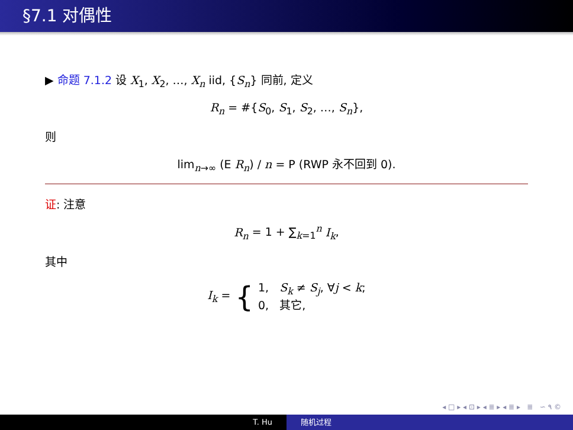§7.1 对偶性
▶ 命题 7.1.2 设 X<sub>1</sub>, X<sub>2</sub>, …, X<sub>n</sub> iid, {S<sub>n</sub>} 同前, 定义
R<sub>n</sub> = #{S<sub>0</sub>, S<sub>1</sub>, S<sub>2</sub>, …, S<sub>n</sub>},
则
lim<sub>n→∞</sub> (E R<sub>n</sub>) / n = P (RWP 永不回到 0).
证: 注意
R<sub>n</sub> = 1 + ∑<sub>k=1</sub><sup>n</sup> I<sub>k</sub>,
其中
I<sub>k</sub> = {
1, S<sub>k</sub> ≠ S<sub>j</sub>, ∀j < k;
0, 其它,
◂ □ ▸ ◂ ⊡ ▸ ◂ ≣ ▸ ◂ ≣ ▸ ≣ ∽ ۹ ©
T. Hu 随机过程